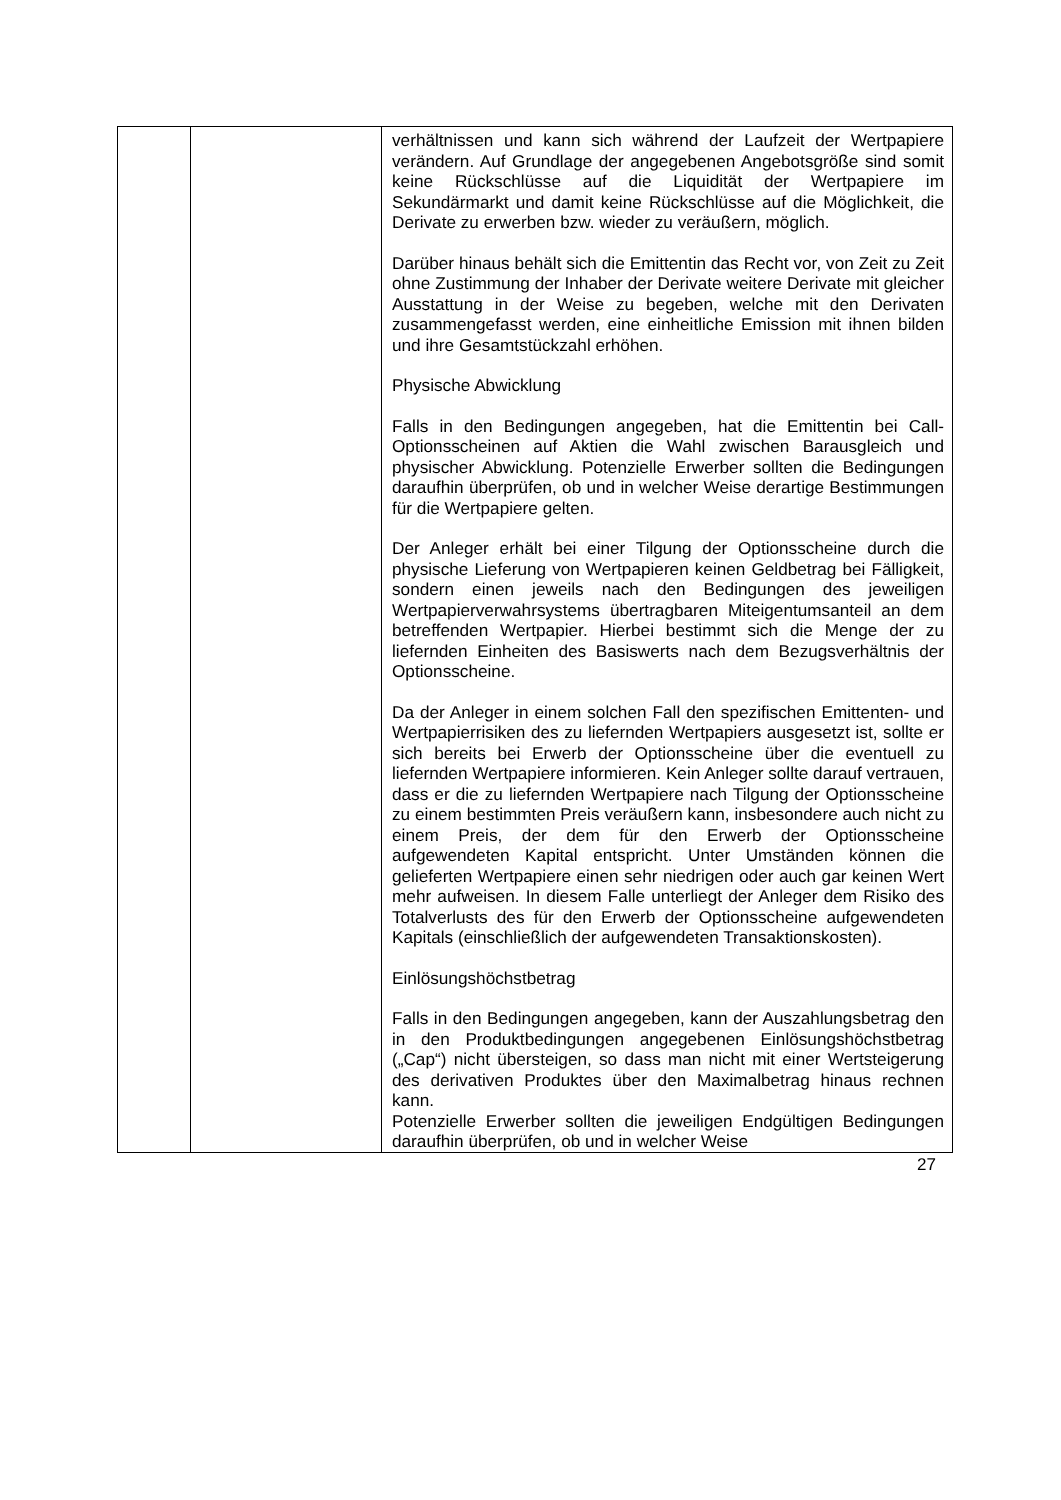| | | verhältnissen und kann sich während der Laufzeit der Wert­papiere verändern. Auf Grundlage der angegebenen Angebotsgröße sind somit keine Rückschlüsse auf die Liquidität der Wertpapiere im Sekundärmarkt und damit keine Rückschlüsse auf die Möglichkeit, die Derivate zu erwerben bzw. wieder zu veräußern, möglich. Darüber hinaus behält sich die Emittentin das Recht vor, von Zeit zu Zeit ohne Zustimmung der Inhaber der Derivate weitere Derivate mit gleicher Ausstattung in der Weise zu begeben, welche mit den Derivaten zusammengefasst werden, eine einheitliche Emission mit ihnen bilden und ihre Gesamtstückzahl erhöhen. Physische Abwicklung Falls in den Bedingungen angegeben, hat die Emittentin bei Call-Optionsscheinen auf Aktien die Wahl zwischen Barausgleich und physischer Abwicklung. Potenzielle Erwerber sollten die Bedingungen daraufhin überprüfen, ob und in welcher Weise derartige Bestimmungen für die Wertpapiere gelten. Der Anleger erhält bei einer Tilgung der Optionsscheine durch die physische Lieferung von Wertpapieren keinen Geldbetrag bei Fälligkeit, sondern einen jeweils nach den Bedingungen des jeweiligen Wertpapierverwahrsystems übertragbaren Mit­eigentumsanteil an dem betreffenden Wertpapier. Hierbei bestimmt sich die Menge der zu liefernden Einheiten des Basiswerts nach dem Bezugsverhältnis der Optionsscheine. Da der Anleger in einem solchen Fall den spezifischen Emittenten- und Wertpapierrisiken des zu liefernden Wertpapiers ausgesetzt ist, sollte er sich bereits bei Erwerb der Optionsscheine über die eventuell zu liefernden Wertpapiere informieren. Kein Anleger sollte darauf vertrauen, dass er die zu liefernden Wertpapiere nach Tilgung der Optionsscheine zu einem bestimmten Preis veräußern kann, insbesondere auch nicht zu einem Preis, der dem für den Erwerb der Optionsscheine aufgewendeten Kapital entspricht. Unter Umständen können die gelieferten Wertpapiere einen sehr niedrigen oder auch gar keinen Wert mehr aufweisen. In diesem Falle unterliegt der Anleger dem Risiko des Totalverlusts des für den Erwerb der Optionsscheine aufgewendeten Kapitals (einschließlich der aufgewendeten Transaktionskosten). Einlösungshöchstbetrag Falls in den Bedingungen angegeben, kann der Auszahlungs­betrag den in den Produktbedingungen angegebenen Einlösungshöchstbetrag („Cap“) nicht übersteigen, so dass man nicht mit einer Wertsteigerung des derivativen Produktes über den Maximalbetrag hinaus rechnen kann. Potenzielle Erwerber sollten die jeweiligen Endgültigen Bedingungen daraufhin überprüfen, ob und in welcher Weise |
27